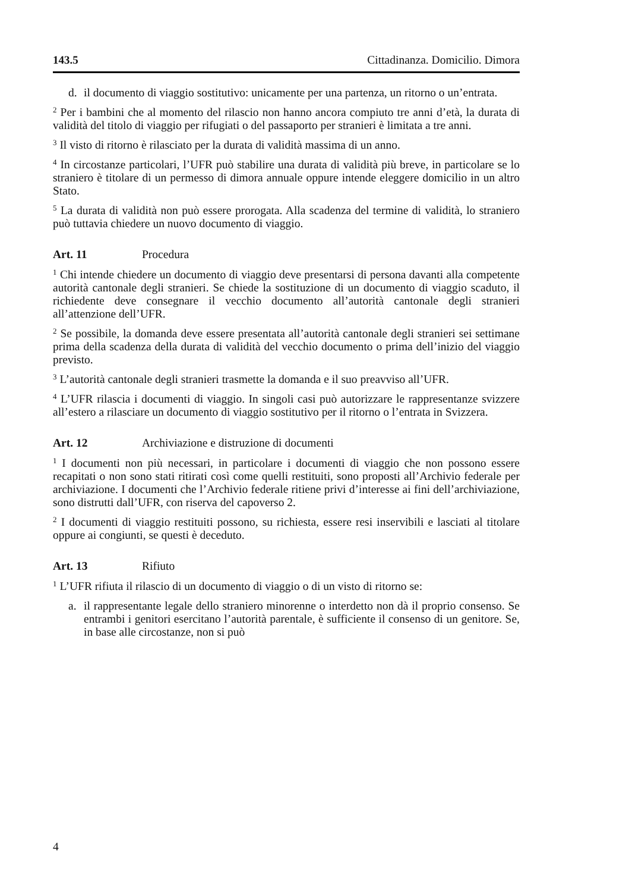143.5 Cittadinanza. Domicilio. Dimora
d. il documento di viaggio sostitutivo: unicamente per una partenza, un ritorno o un’entrata.
<sup>2</sup> Per i bambini che al momento del rilascio non hanno ancora compiuto tre anni d’età, la durata di validità del titolo di viaggio per rifugiati o del passaporto per stranieri è limitata a tre anni.
<sup>3</sup> Il visto di ritorno è rilasciato per la durata di validità massima di un anno.
<sup>4</sup> In circostanze particolari, l’UFR può stabilire una durata di validità più breve, in particolare se lo straniero è titolare di un permesso di dimora annuale oppure intende eleggere domicilio in un altro Stato.
<sup>5</sup> La durata di validità non può essere prorogata. Alla scadenza del termine di validità, lo straniero può tuttavia chiedere un nuovo documento di viaggio.
Art. 11 Procedura
<sup>1</sup> Chi intende chiedere un documento di viaggio deve presentarsi di persona davanti alla competente autorità cantonale degli stranieri. Se chiede la sostituzione di un documento di viaggio scaduto, il richiedente deve consegnare il vecchio documento all’autorità cantonale degli stranieri all’attenzione dell’UFR.
<sup>2</sup> Se possibile, la domanda deve essere presentata all’autorità cantonale degli stranieri sei settimane prima della scadenza della durata di validità del vecchio documento o prima dell’inizio del viaggio previsto.
<sup>3</sup> L’autorità cantonale degli stranieri trasmette la domanda e il suo preavviso all’UFR.
<sup>4</sup> L’UFR rilascia i documenti di viaggio. In singoli casi può autorizzare le rappresentanze svizzere all’estero a rilasciare un documento di viaggio sostitutivo per il ritorno o l’entrata in Svizzera.
Art. 12 Archiviazione e distruzione di documenti
<sup>1</sup> I documenti non più necessari, in particolare i documenti di viaggio che non possono essere recapitati o non sono stati ritirati così come quelli restituiti, sono proposti all’Archivio federale per archiviazione. I documenti che l’Archivio federale ritiene privi d’interesse ai fini dell’archiviazione, sono distrutti dall’UFR, con riserva del capoverso 2.
<sup>2</sup> I documenti di viaggio restituiti possono, su richiesta, essere resi inservibili e lasciati al titolare oppure ai congiunti, se questi è deceduto.
Art. 13 Rifiuto
<sup>1</sup> L’UFR rifiuta il rilascio di un documento di viaggio o di un visto di ritorno se:
a. il rappresentante legale dello straniero minorenne o interdetto non dà il proprio consenso. Se entrambi i genitori esercitano l’autorità parentale, è sufficiente il consenso di un genitore. Se, in base alle circostanze, non si può
4